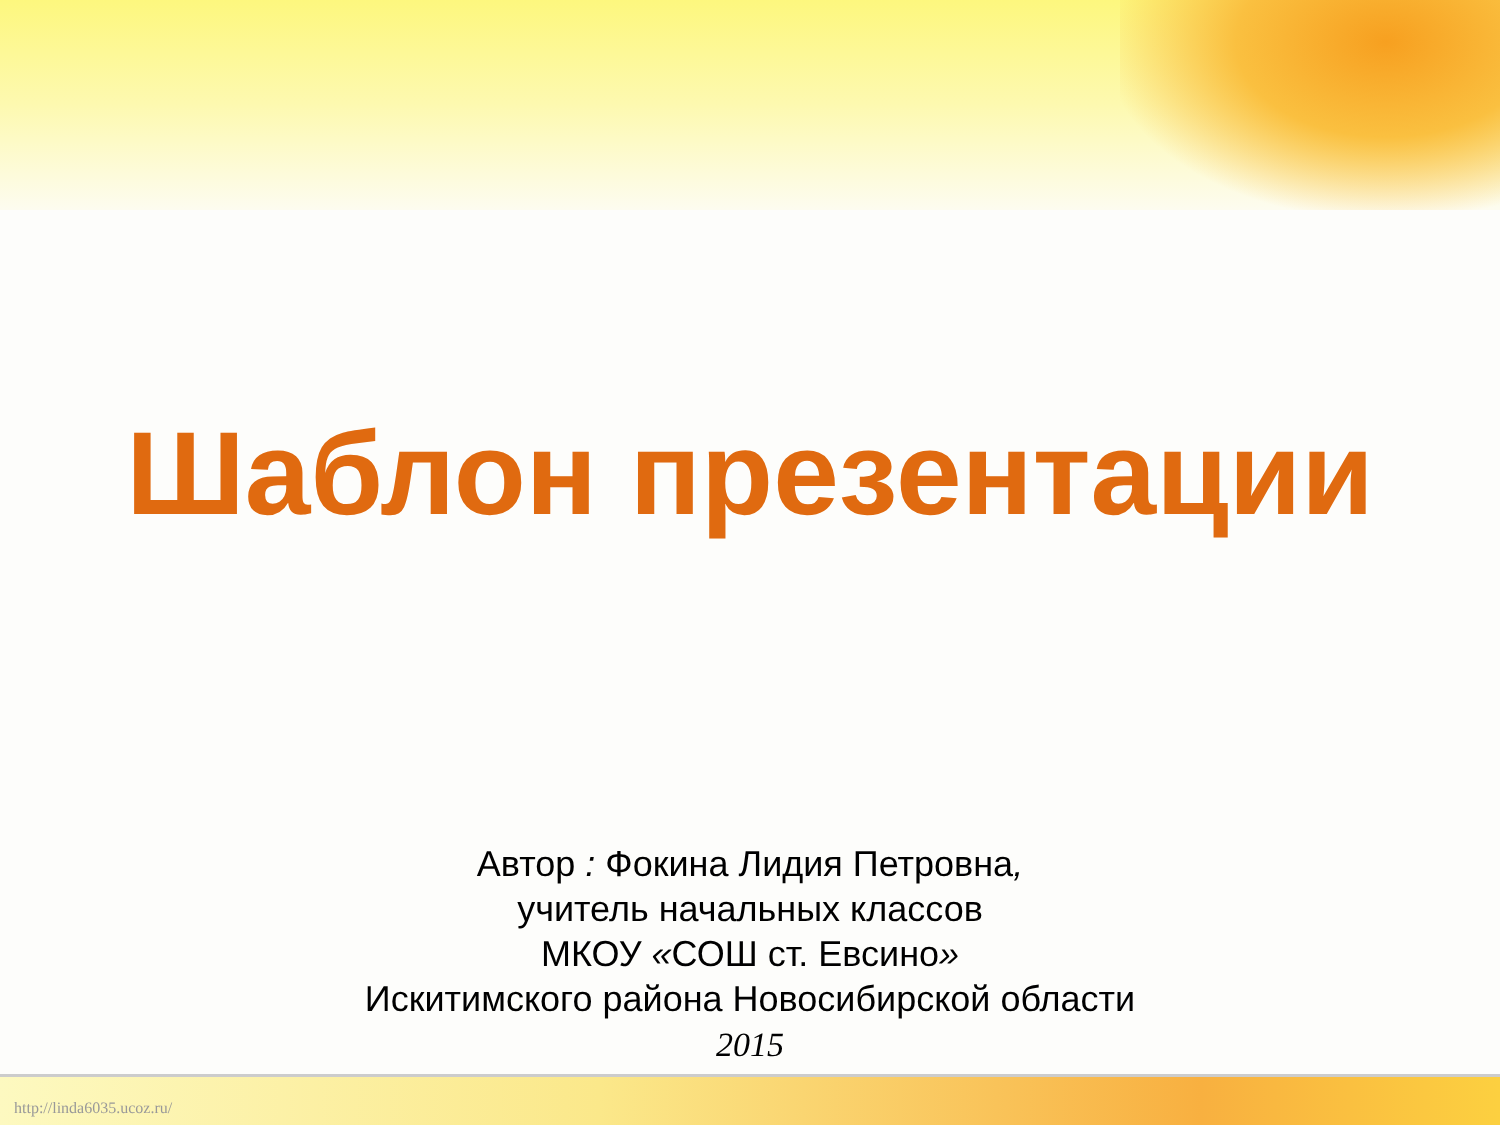Шаблон презентации
Автор : Фокина Лидия Петровна,
учитель начальных классов
МКОУ «СОШ ст. Евсино»
Искитимского района Новосибирской области
2015
http://linda6035.ucoz.ru/